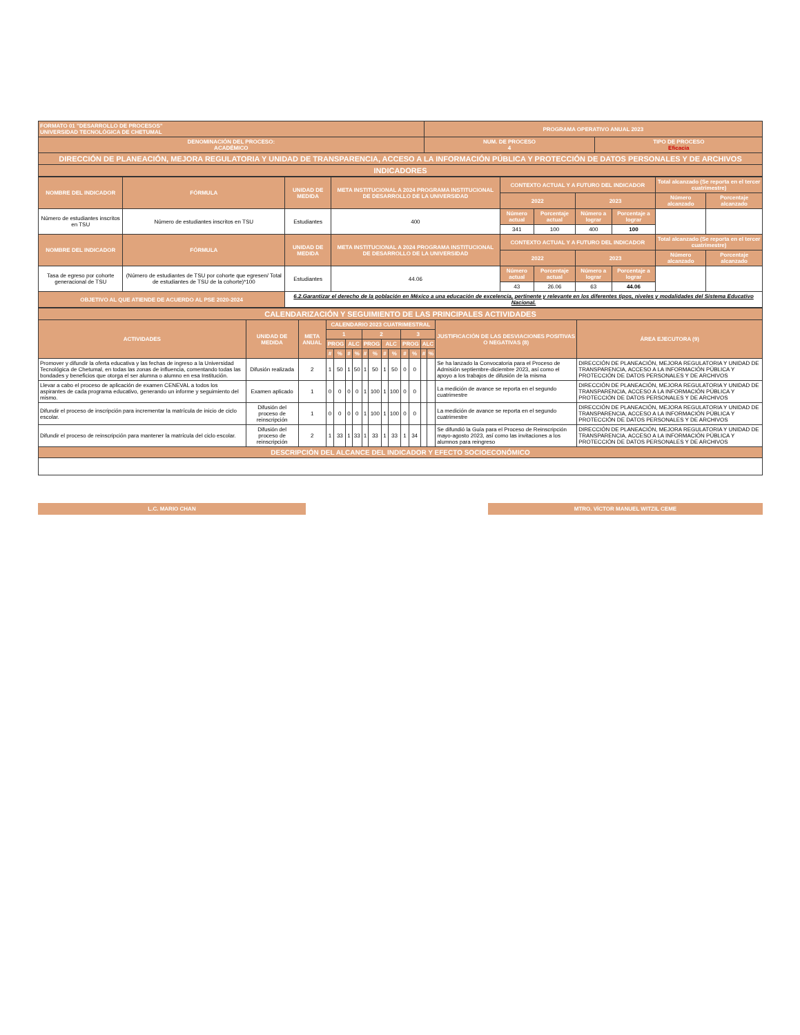| FORMATO 01 "DESARROLLO DE PROCESOS" UNIVERSIDAD TECNOLÓGICA DE CHETUMAL | PROGRAMA OPERATIVO ANUAL 2023 | | |
| --- | --- | --- | --- |
| DENOMINACIÓN DEL PROCESO: ACADÉMICO | | NUM. DE PROCESO 4 | TIPO DE PROCESO Eficacia |
| DIRECCIÓN DE PLANEACIÓN, MEJORA REGULATORIA Y UNIDAD DE TRANSPARENCIA, ACCESO A LA INFORMACIÓN PÚBLICA Y PROTECCIÓN DE DATOS PERSONALES Y DE ARCHIVOS | | | |
| INDICADORES | | | |
| NOMBRE DEL INDICADOR | FÓRMULA | UNIDAD DE MEDIDA | META INSTITUCIONAL A 2024 PROGRAMA INSTITUCIONAL DE DESARROLLO DE LA UNIVERSIDAD | CONTEXTO ACTUAL Y A FUTURO DEL INDICADOR | | | | Total alcanzado (Se reporta en el tercer cuatrimestre) | |
| --- | --- | --- | --- | --- | --- | --- | --- | --- | --- |
| | | | | 2022 | | 2023 | | Número alcanzado | Porcentaje alcanzado |
| Número de estudiantes inscritos en TSU | Número de estudiantes inscritos en TSU | Estudiantes | 400 | Número actual | Porcentaje actual | Número a lograr | Porcentaje a lograr | | |
| | | | | 341 | 100 | 400 | 100 | | |
| NOMBRE DEL INDICADOR | FÓRMULA | UNIDAD DE MEDIDA | META INSTITUCIONAL A 2024 PROGRAMA INSTITUCIONAL DE DESARROLLO DE LA UNIVERSIDAD | CONTEXTO ACTUAL Y A FUTURO DEL INDICADOR | | | | Total alcanzado (Se reporta en el tercer cuatrimestre) | |
| | | | | 2022 | | 2023 | | Número alcanzado | Porcentaje alcanzado |
| Tasa de egreso por cohorte generacional de TSU | (Número de estudiantes de TSU por cohorte que egresen/ Total de estudiantes de TSU de la cohorte)*100 | Estudiantes | 44.06 | Número actual | Porcentaje actual | Número a lograr | Porcentaje a lograr | | |
| | | | | 43 | 26.06 | 63 | 44.06 | | |
| OBJETIVO AL QUE ATIENDE DE ACUERDO AL PSE 2020-2024 | | 6.2.Garantizar el derecho de la población en México a una educación de excelencia, pertinente y relevante en los diferentes tipos, niveles y modalidades del Sistema Educativo Nacional. | | | | | | | |
| CALENDARIZACIÓN Y SEGUIMIENTO DE LAS PRINCIPALES ACTIVIDADES | | | | | | | | | | | | | | | | |
| --- | --- | --- | --- | --- | --- | --- | --- | --- | --- | --- | --- | --- | --- | --- | --- | --- |
| ACTIVIDADES | UNIDAD DE MEDIDA | META ANUAL | CALENDARIO 2023 CUATRIMESTRAL | | | | | | | | | | | | JUSTIFICACIÓN DE LAS DESVIACIONES POSITIVAS O NEGATIVAS (8) | ÁREA EJECUTORA (9) |
| | | | 1 | | | | 2 | | | | 3 | | | | | |
| | | | PROG | | ALC | | PROG | | ALC | | PROG | | ALC | | | |
| | | | # | % | # | % | # | % | # | % | # | % | # | % | | |
| Promover y difundir la oferta educativa y las fechas de ingreso a la Universidad Tecnológica de Chetumal, en todas las zonas de influencia, comentando todas las bondades y beneficios que otorga el ser alumna o alumno en esa Institución. | Difusión realizada | 2 | 1 | 50 | 1 | 50 | 1 | 50 | 1 | 50 | 0 | 0 | | | Se ha lanzado la Convocatoria para el Proceso de Admisión septiembre-diciembre 2023, así como el apoyo a los trabajos de difusión de la misma | DIRECCIÓN DE PLANEACIÓN, MEJORA REGULATORIA Y UNIDAD DE TRANSPARENCIA, ACCESO A LA INFORMACIÓN PÚBLICA Y PROTECCIÓN DE DATOS PERSONALES Y DE ARCHIVOS |
| Llevar a cabo el proceso de aplicación de examen CENEVAL a todos los aspirantes de cada programa educativo, generando un informe y seguimiento del mismo. | Examen aplicado | 1 | 0 | 0 | 0 | 0 | 1 | 100 | 1 | 100 | 0 | 0 | | | La medición de avance se reporta en el segundo cuatrimestre | DIRECCIÓN DE PLANEACIÓN, MEJORA REGULATORIA Y UNIDAD DE TRANSPARENCIA, ACCESO A LA INFORMACIÓN PÚBLICA Y PROTECCIÓN DE DATOS PERSONALES Y DE ARCHIVOS |
| Difundir el proceso de inscripción para incrementar la matrícula de inicio de ciclo escolar. | Difusión del proceso de reinscripción | 1 | 0 | 0 | 0 | 0 | 1 | 100 | 1 | 100 | 0 | 0 | | | La medición de avance se reporta en el segundo cuatrimestre | DIRECCIÓN DE PLANEACIÓN, MEJORA REGULATORIA Y UNIDAD DE TRANSPARENCIA, ACCESO A LA INFORMACIÓN PÚBLICA Y PROTECCIÓN DE DATOS PERSONALES Y DE ARCHIVOS |
| Difundir el proceso de reinscripción para mantener la matrícula del ciclo escolar. | Difusión del proceso de reinscripción | 2 | 1 | 33 | 1 | 33 | 1 | 33 | 1 | 33 | 1 | 34 | | | Se difundió la Guía para el Proceso de Reinscripción mayo-agosto 2023, así como las invitaciones a los alumnos para reingreso | DIRECCIÓN DE PLANEACIÓN, MEJORA REGULATORIA Y UNIDAD DE TRANSPARENCIA, ACCESO A LA INFORMACIÓN PÚBLICA Y PROTECCIÓN DE DATOS PERSONALES Y DE ARCHIVOS |
| DESCRIPCIÓN DEL ALCANCE DEL INDICADOR Y EFECTO SOCIOECONÓMICO | | | | | | | | | | | | | | | | |
L.C. MARIO CHAN MTRO. VÍCTOR MANUEL WITZIL CEME